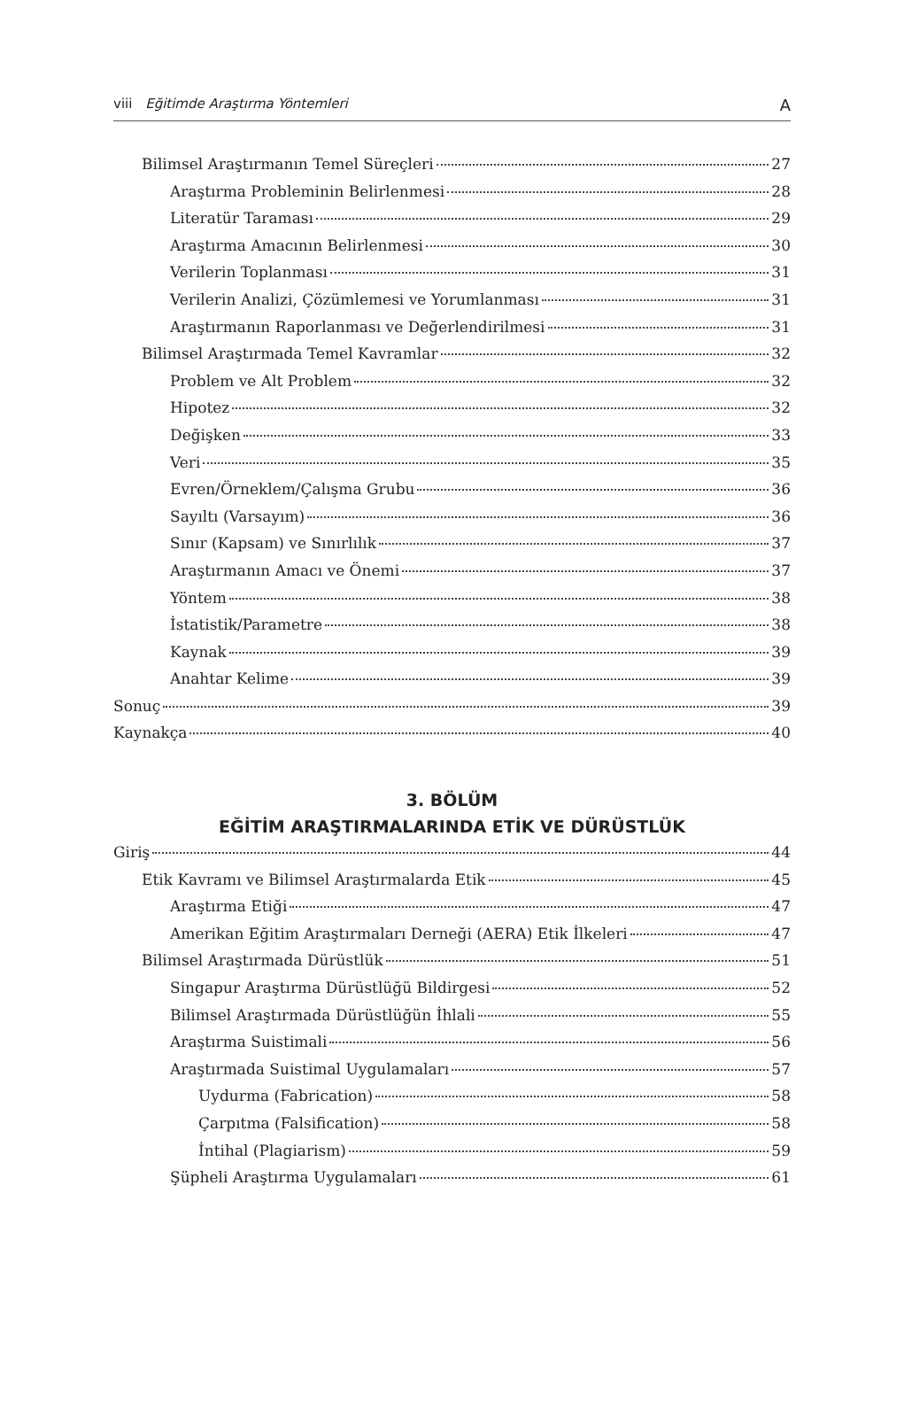viii Eğitimde Araştırma Yöntemleri A
Bilimsel Araştırmanın Temel Süreçleri 27
Araştırma Probleminin Belirlenmesi 28
Literatür Taraması 29
Araştırma Amacının Belirlenmesi 30
Verilerin Toplanması 31
Verilerin Analizi, Çözümlemesi ve Yorumlanması 31
Araştırmanın Raporlanması ve Değerlendirilmesi 31
Bilimsel Araştırmada Temel Kavramlar 32
Problem ve Alt Problem 32
Hipotez 32
Değişken 33
Veri 35
Evren/Örneklem/Çalışma Grubu 36
Sayıltı (Varsayım) 36
Sınır (Kapsam) ve Sınırlılık 37
Araştırmanın Amacı ve Önemi 37
Yöntem 38
İstatistik/Parametre 38
Kaynak 39
Anahtar Kelime 39
Sonuç 39
Kaynakça 40
3. BÖLÜM
EĞİTİM ARAŞTIRMALARINDA ETİK VE DÜRÜSTLÜK
Giriş 44
Etik Kavramı ve Bilimsel Araştırmalarda Etik 45
Araştırma Etiği 47
Amerikan Eğitim Araştırmaları Derneği (AERA) Etik İlkeleri 47
Bilimsel Araştırmada Dürüstlük 51
Singapur Araştırma Dürüstlüğü Bildirgesi 52
Bilimsel Araştırmada Dürüstlüğün İhlali 55
Araştırma Suistimali 56
Araştırmada Suistimal Uygulamaları 57
Uydurma (Fabrication) 58
Çarpıtma (Falsification) 58
İntihal (Plagiarism) 59
Şüpheli Araştırma Uygulamaları 61